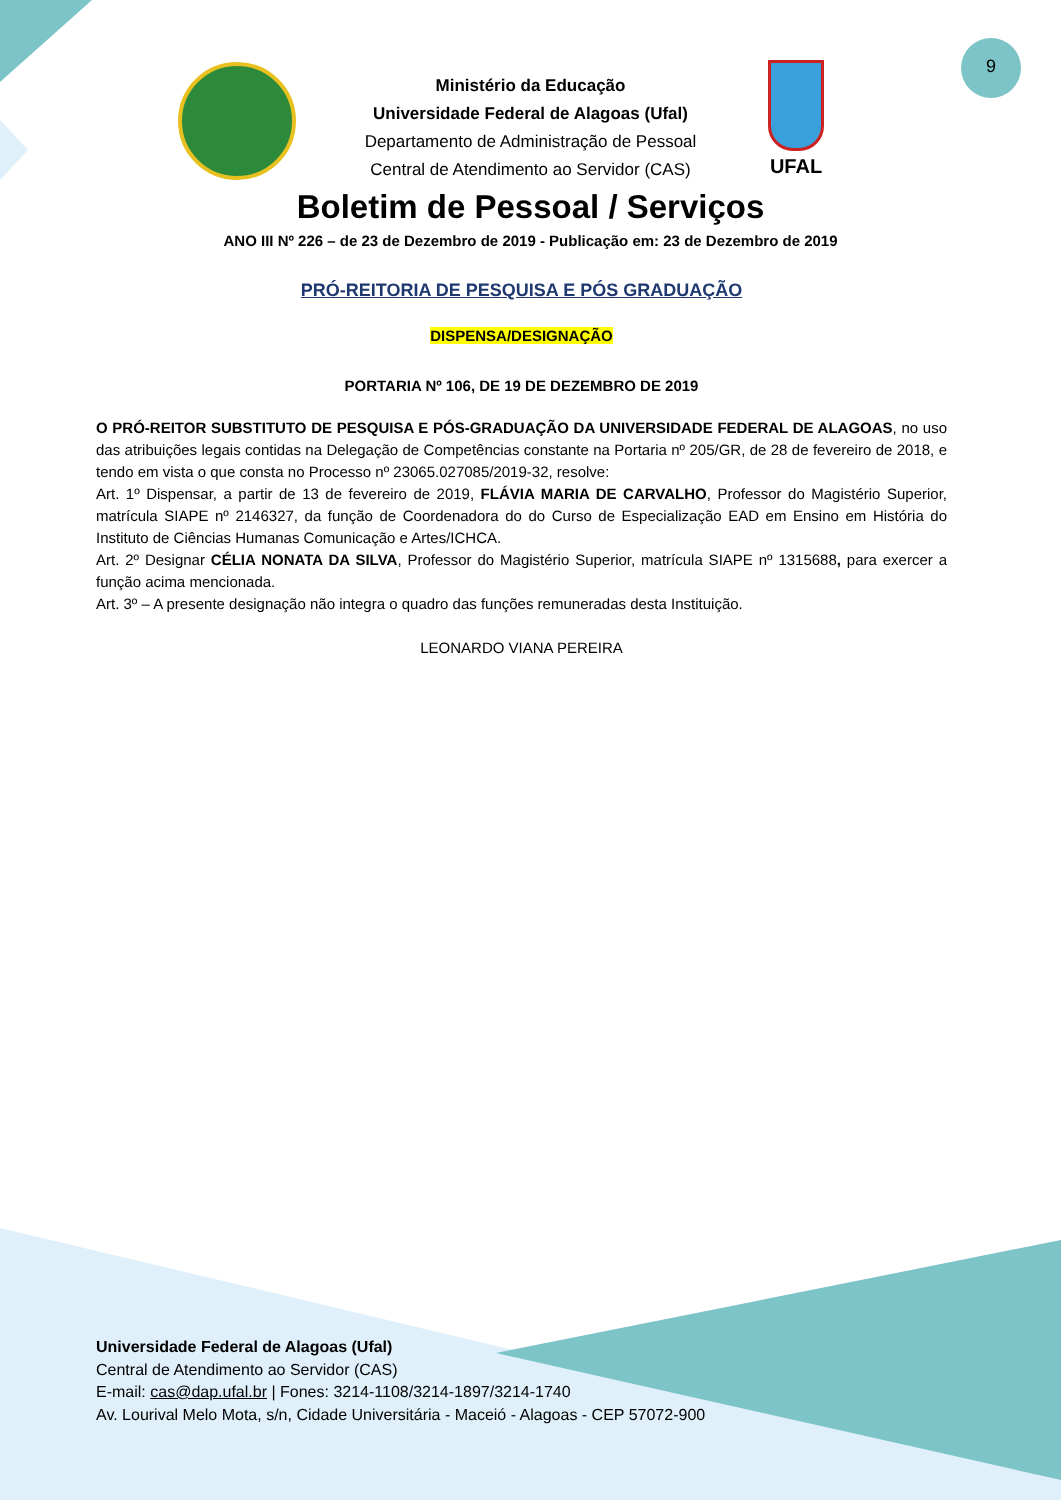9
UFAL
Ministério da Educação
Universidade Federal de Alagoas (Ufal)
Departamento de Administração de Pessoal
Central de Atendimento ao Servidor (CAS)
Boletim de Pessoal / Serviços
ANO III Nº 226 – de 23 de Dezembro de 2019 - Publicação em: 23 de Dezembro de 2019
PRÓ-REITORIA DE PESQUISA E PÓS GRADUAÇÃO
DISPENSA/DESIGNAÇÃO
PORTARIA Nº 106, DE 19 DE DEZEMBRO DE 2019
O PRÓ-REITOR SUBSTITUTO DE PESQUISA E PÓS-GRADUAÇÃO DA UNIVERSIDADE FEDERAL DE ALAGOAS, no uso das atribuições legais contidas na Delegação de Competências constante na Portaria nº 205/GR, de 28 de fevereiro de 2018, e tendo em vista o que consta no Processo nº 23065.027085/2019-32, resolve:
Art. 1º Dispensar, a partir de 13 de fevereiro de 2019, FLÁVIA MARIA DE CARVALHO, Professor do Magistério Superior, matrícula SIAPE nº 2146327, da função de Coordenadora do do Curso de Especialização EAD em Ensino em História do Instituto de Ciências Humanas Comunicação e Artes/ICHCA.
Art. 2º Designar CÉLIA NONATA DA SILVA, Professor do Magistério Superior, matrícula SIAPE nº 1315688, para exercer a função acima mencionada.
Art. 3º – A presente designação não integra o quadro das funções remuneradas desta Instituição.
LEONARDO VIANA PEREIRA
Universidade Federal de Alagoas (Ufal)
Central de Atendimento ao Servidor (CAS)
E-mail: cas@dap.ufal.br | Fones: 3214-1108/3214-1897/3214-1740
Av. Lourival Melo Mota, s/n, Cidade Universitária - Maceió - Alagoas - CEP 57072-900